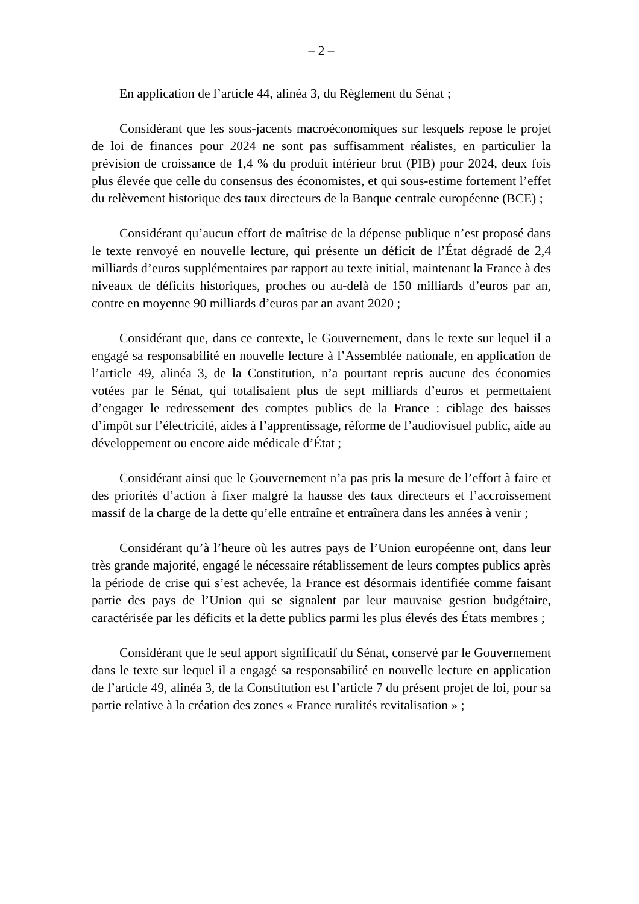– 2 –
En application de l’article 44, alinéa 3, du Règlement du Sénat ;
Considérant que les sous-jacents macroéconomiques sur lesquels repose le projet de loi de finances pour 2024 ne sont pas suffisamment réalistes, en particulier la prévision de croissance de 1,4 % du produit intérieur brut (PIB) pour 2024, deux fois plus élevée que celle du consensus des économistes, et qui sous-estime fortement l’effet du relèvement historique des taux directeurs de la Banque centrale européenne (BCE) ;
Considérant qu’aucun effort de maîtrise de la dépense publique n’est proposé dans le texte renvoyé en nouvelle lecture, qui présente un déficit de l’État dégradé de 2,4 milliards d’euros supplémentaires par rapport au texte initial, maintenant la France à des niveaux de déficits historiques, proches ou au-delà de 150 milliards d’euros par an, contre en moyenne 90 milliards d’euros par an avant 2020 ;
Considérant que, dans ce contexte, le Gouvernement, dans le texte sur lequel il a engagé sa responsabilité en nouvelle lecture à l’Assemblée nationale, en application de l’article 49, alinéa 3, de la Constitution, n’a pourtant repris aucune des économies votées par le Sénat, qui totalisaient plus de sept milliards d’euros et permettaient d’engager le redressement des comptes publics de la France : ciblage des baisses d’impôt sur l’électricité, aides à l’apprentissage, réforme de l’audiovisuel public, aide au développement ou encore aide médicale d’État ;
Considérant ainsi que le Gouvernement n’a pas pris la mesure de l’effort à faire et des priorités d’action à fixer malgré la hausse des taux directeurs et l’accroissement massif de la charge de la dette qu’elle entraîne et entraînera dans les années à venir ;
Considérant qu’à l’heure où les autres pays de l’Union européenne ont, dans leur très grande majorité, engagé le nécessaire rétablissement de leurs comptes publics après la période de crise qui s’est achevée, la France est désormais identifiée comme faisant partie des pays de l’Union qui se signalent par leur mauvaise gestion budgétaire, caractérisée par les déficits et la dette publics parmi les plus élevés des États membres ;
Considérant que le seul apport significatif du Sénat, conservé par le Gouvernement dans le texte sur lequel il a engagé sa responsabilité en nouvelle lecture en application de l’article 49, alinéa 3, de la Constitution est l’article 7 du présent projet de loi, pour sa partie relative à la création des zones « France ruralités revitalisation » ;